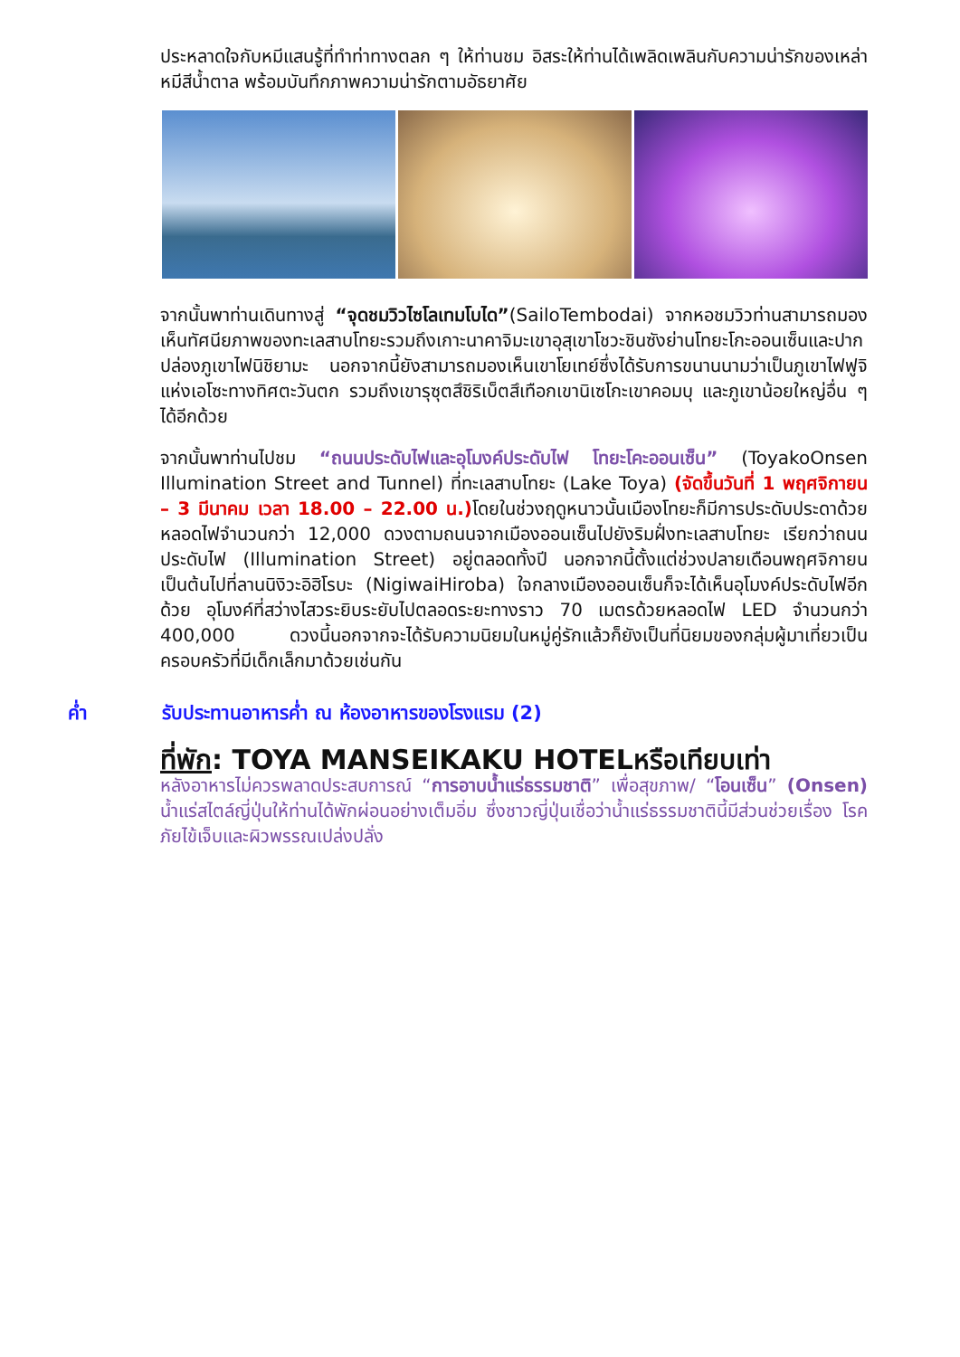ประหลาดใจกับหมีแสนรู้ที่ทำท่าทางตลก ๆ ให้ท่านชม อิสระให้ท่านได้เพลิดเพลินกับความน่ารักของเหล่าหมีสีน้ำตาล พร้อมบันทึกภาพความน่ารักตามอัธยาศัย
จากนั้นพาท่านเดินทางสู่ “จุดชมวิวไซโลเทมโบได”(SailoTembodai) จากหอชมวิวท่านสามารถมองเห็นทัศนียภาพของทะเลสาบโทยะรวมถึงเกาะนาคาจิมะเขาอุสุเขาโชวะชินซังย่านโทยะโกะออนเซ็นและปากปล่องภูเขาไฟนิชิยามะ นอกจากนี้ยังสามารถมองเห็นเขาโยเทย์ซึ่งได้รับการขนานนามว่าเป็นภูเขาไฟฟูจิแห่งเอโซะทางทิศตะวันตก รวมถึงเขารุซุตสึชิริเบ็ตสึเทือกเขานิเซโกะเขาคอมบุ และภูเขาน้อยใหญ่อื่น ๆ ได้อีกด้วย
จากนั้นพาท่านไปชม “ถนนประดับไฟและอุโมงค์ประดับไฟ โทยะโคะออนเซ็น” (ToyakoOnsen Illumination Street and Tunnel) ที่ทะเลสาบโทยะ (Lake Toya) (จัดขึ้นวันที่ 1 พฤศจิกายน – 3 มีนาคม เวลา 18.00 – 22.00 น.) โดยในช่วงฤดูหนาวนั้นเมืองโทยะก็มีการประดับประดาด้วยหลอดไฟจำนวนกว่า 12,000 ดวงตามถนนจากเมืองออนเซ็นไปยังริมฝั่งทะเลสาบโทยะ เรียกว่าถนนประดับไฟ (Illumination Street) อยู่ตลอดทั้งปี นอกจากนี้ตั้งแต่ช่วงปลายเดือนพฤศจิกายนเป็นต้นไปที่ลานนิงิวะอิฮิโรบะ (NigiwaiHiroba) ใจกลางเมืองออนเซ็นก็จะได้เห็นอุโมงค์ประดับไฟอีกด้วย อุโมงค์ที่สว่างไสวระยิบระยับไปตลอดระยะทางราว 70 เมตรด้วยหลอดไฟ LED จำนวนกว่า 400,000 ดวงนี้นอกจากจะได้รับความนิยมในหมู่คู่รักแล้วก็ยังเป็นที่นิยมของกลุ่มผู้มาเที่ยวเป็นครอบครัวที่มีเด็กเล็กมาด้วยเช่นกัน
ค่ำ รับประทานอาหารค่ำ ณ ห้องอาหารของโรงแรม (2)
ที่พัก: TOYA MANSEIKAKU HOTELหรือเทียบเท่า
หลังอาหารไม่ควรพลาดประสบการณ์ “การอาบน้ำแร่ธรรมชาติ” เพื่อสุขภาพ/ “โอนเซ็น” (Onsen) น้ำแร่สไตล์ญี่ปุ่นให้ท่านได้พักผ่อนอย่างเต็มอิ่ม ซึ่งชาวญี่ปุ่นเชื่อว่าน้ำแร่ธรรมชาตินี้มีส่วนช่วยเรื่อง โรคภัยไข้เจ็บและผิวพรรณเปล่งปลั่ง